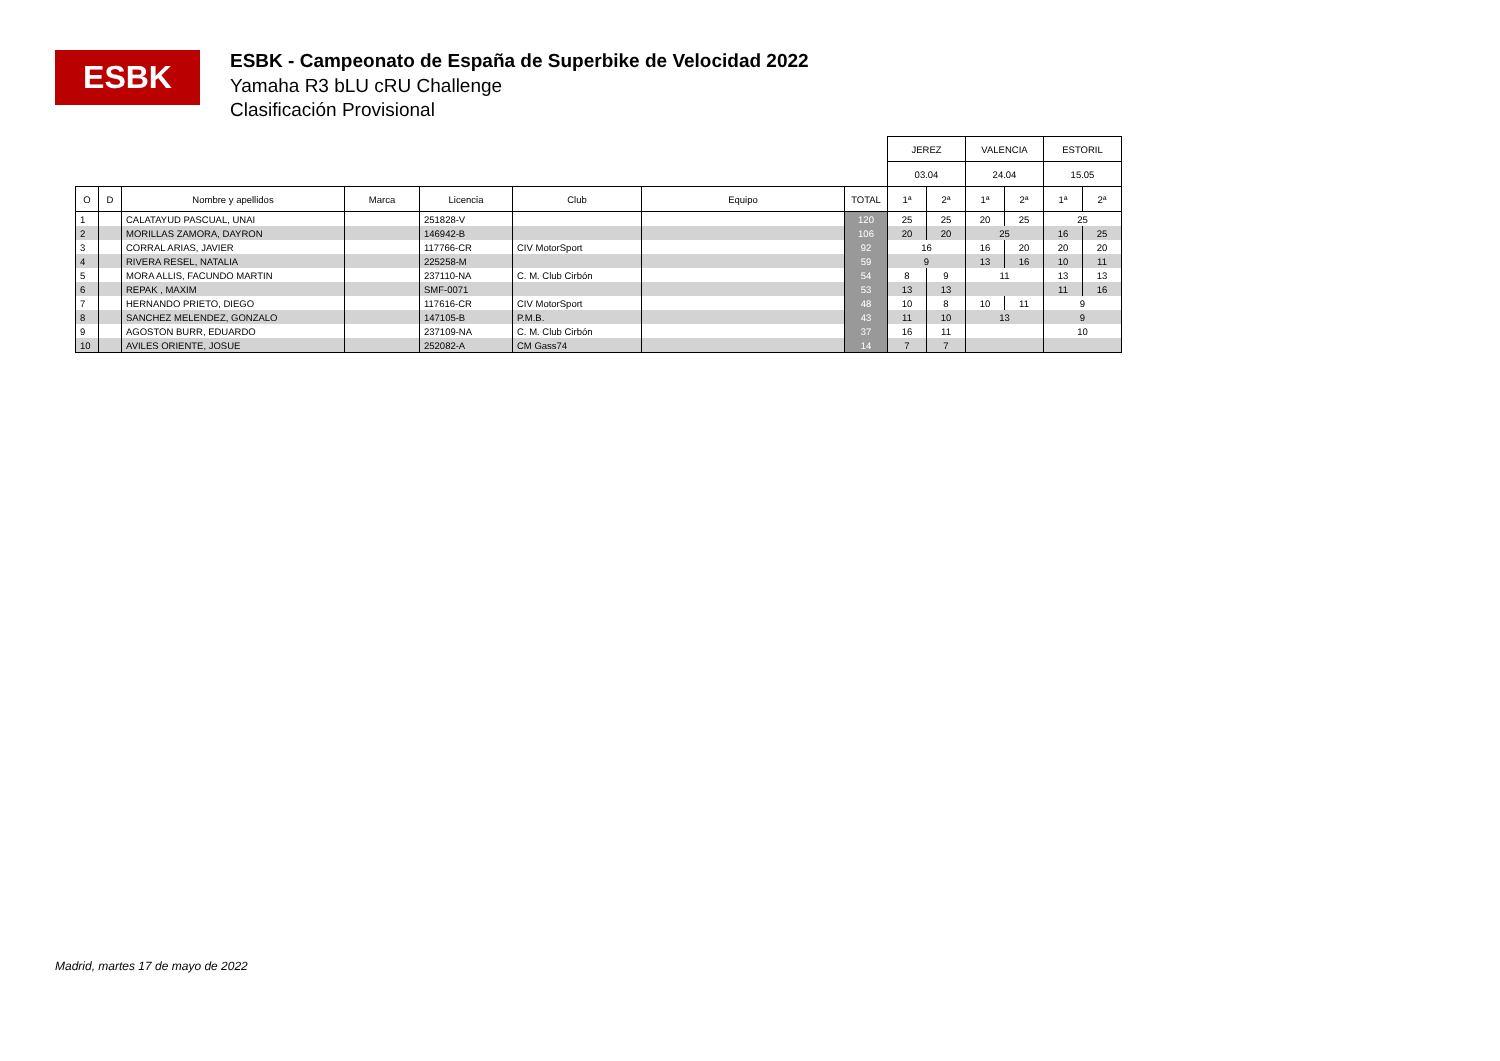ESBK
ESBK - Campeonato de España de Superbike de Velocidad 2022
Yamaha R3 bLU cRU Challenge
Clasificación Provisional
| | | | | | | | | JEREZ | | VALENCIA | | ESTORIL | |
| --- | --- | --- | --- | --- | --- | --- | --- | --- | --- | --- | --- | --- | --- |
| | | | | | | | | 03.04 | | 24.04 | | 15.05 | |
| O | D | Nombre y apellidos | Marca | Licencia | Club | Equipo | TOTAL | 1ª | 2ª | 1ª | 2ª | 1ª | 2ª |
| 1 | | CALATAYUD PASCUAL, UNAI | | 251828-V | | | 120 | 25 | 25 | 20 | 25 | 25 | |
| 2 | | MORILLAS ZAMORA, DAYRON | | 146942-B | | | 106 | 20 | 20 | 25 | | 16 | 25 |
| 3 | | CORRAL ARIAS, JAVIER | | 117766-CR | CIV MotorSport | | 92 | 16 | | 16 | 20 | 20 | 20 |
| 4 | | RIVERA RESEL, NATALIA | | 225258-M | | | 59 | 9 | | 13 | 16 | 10 | 11 |
| 5 | | MORA ALLIS, FACUNDO MARTIN | | 237110-NA | C. M. Club Cirbón | | 54 | 8 | 9 | 11 | | 13 | 13 |
| 6 | | REPAK , MAXIM | | SMF-0071 | | | 53 | 13 | 13 | | | 11 | 16 |
| 7 | | HERNANDO PRIETO, DIEGO | | 117616-CR | CIV MotorSport | | 48 | 10 | 8 | 10 | 11 | 9 | |
| 8 | | SANCHEZ MELENDEZ, GONZALO | | 147105-B | P.M.B. | | 43 | 11 | 10 | 13 | | 9 | |
| 9 | | AGOSTON BURR, EDUARDO | | 237109-NA | C. M. Club Cirbón | | 37 | 16 | 11 | | | 10 | |
| 10 | | AVILES ORIENTE, JOSUE | | 252082-A | CM Gass74 | | 14 | 7 | 7 | | | | |
Madrid, martes 17 de mayo de 2022